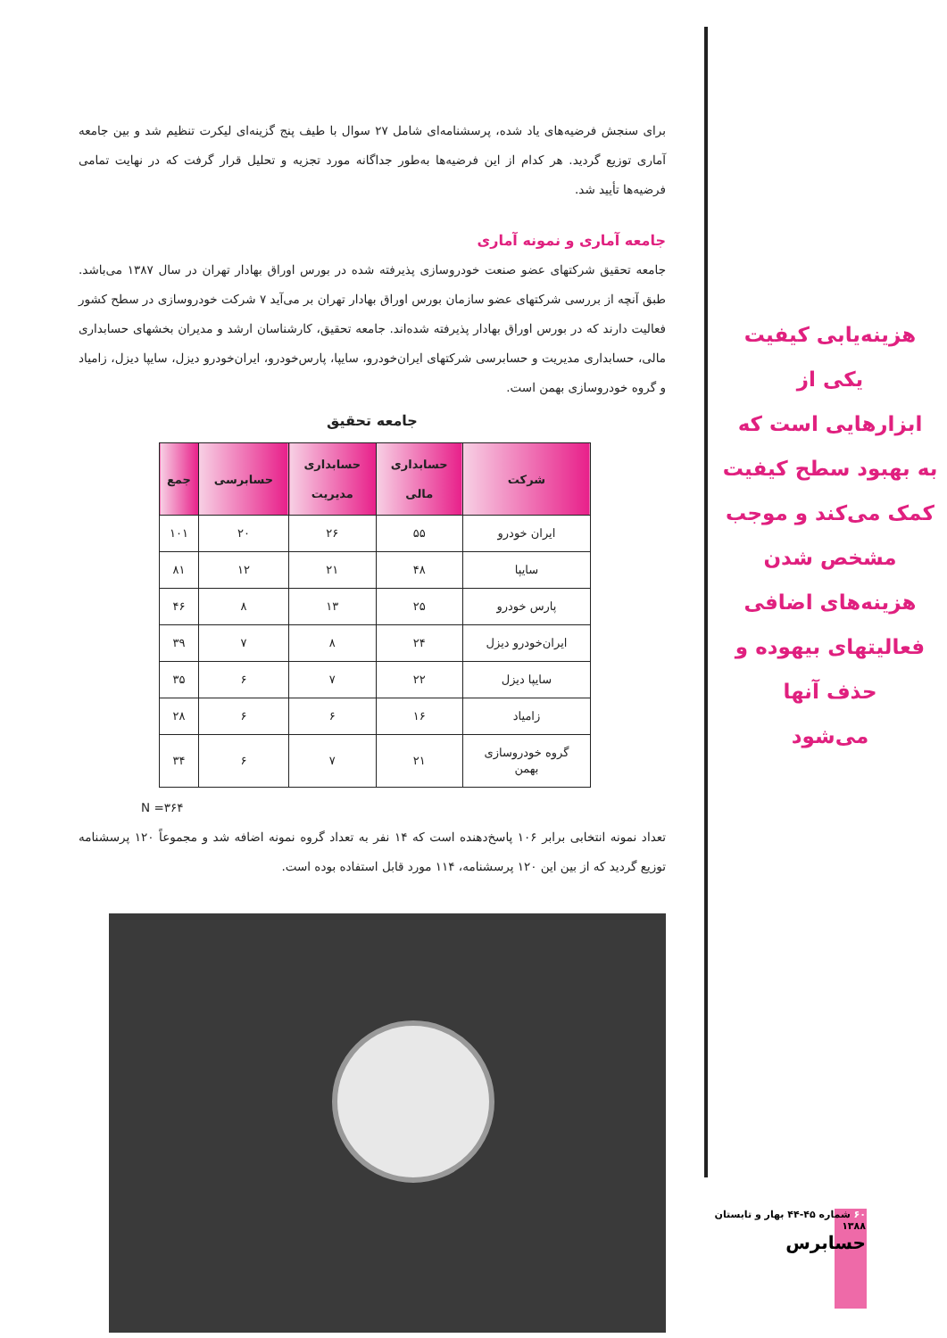برای سنجش فرضیه‌های یاد شده، پرسشنامه‌ای شامل ۲۷ سوال با طیف پنج گزینه‌ای لیکرت تنظیم شد و بین جامعه آماری توزیع گردید. هر کدام از این فرضیه‌ها به‌طور جداگانه مورد تجزیه و تحلیل قرار گرفت که در نهایت تمامی فرضیه‌ها تأیید شد.
جامعه آماری و نمونه آماری
جامعه تحقیق شرکتهای عضو صنعت خودروسازی پذیرفته شده در بورس اوراق بهادار تهران در سال ۱۳۸۷ می‌باشد. طبق آنچه از بررسی شرکتهای عضو سازمان بورس اوراق بهادار تهران بر می‌آید ۷ شرکت خودروسازی در سطح کشور فعالیت دارند که در بورس اوراق بهادار پذیرفته شده‌اند. جامعه تحقیق، کارشناسان ارشد و مدیران بخشهای حسابداری مالی، حسابداری مدیریت و حسابرسی شرکتهای ایران‌خودرو، سایپا، پارس‌خودرو، ایران‌خودرو دیزل، سایپا دیزل، زامیاد و گروه خودروسازی بهمن است.
جامعه تحقیق
| شرکت | حسابداری مالی | حسابداری مدیریت | حسابرسی | جمع |
| --- | --- | --- | --- | --- |
| ایران خودرو | ۵۵ | ۲۶ | ۲۰ | ۱۰۱ |
| سایپا | ۴۸ | ۲۱ | ۱۲ | ۸۱ |
| پارس خودرو | ۲۵ | ۱۳ | ۸ | ۴۶ |
| ایران‌خودرو دیزل | ۲۴ | ۸ | ۷ | ۳۹ |
| سایپا دیزل | ۲۲ | ۷ | ۶ | ۳۵ |
| زامیاد | ۱۶ | ۶ | ۶ | ۲۸ |
| گروه خودروسازی بهمن | ۲۱ | ۷ | ۶ | ۳۴ |
N =۳۶۴
تعداد نمونه انتخابی برابر ۱۰۶ پاسخ‌دهنده است که ۱۴ نفر به تعداد گروه نمونه اضافه شد و مجموعاً ۱۲۰ پرسشنامه توزیع گردید که از بین این ۱۲۰ پرسشنامه، ۱۱۴ مورد قابل استفاده بوده است.
هزینه‌یابی کیفیت
یکی از
ابزارهایی است که
به بهبود سطح کیفیت
کمک می‌کند و موجب
مشخص شدن
هزینه‌های اضافی
فعالیتهای بیهوده و
حذف آنها
می‌شود
۶۰ شماره ۴۵-۴۴ بهار و تابستان ۱۳۸۸
حسابرس